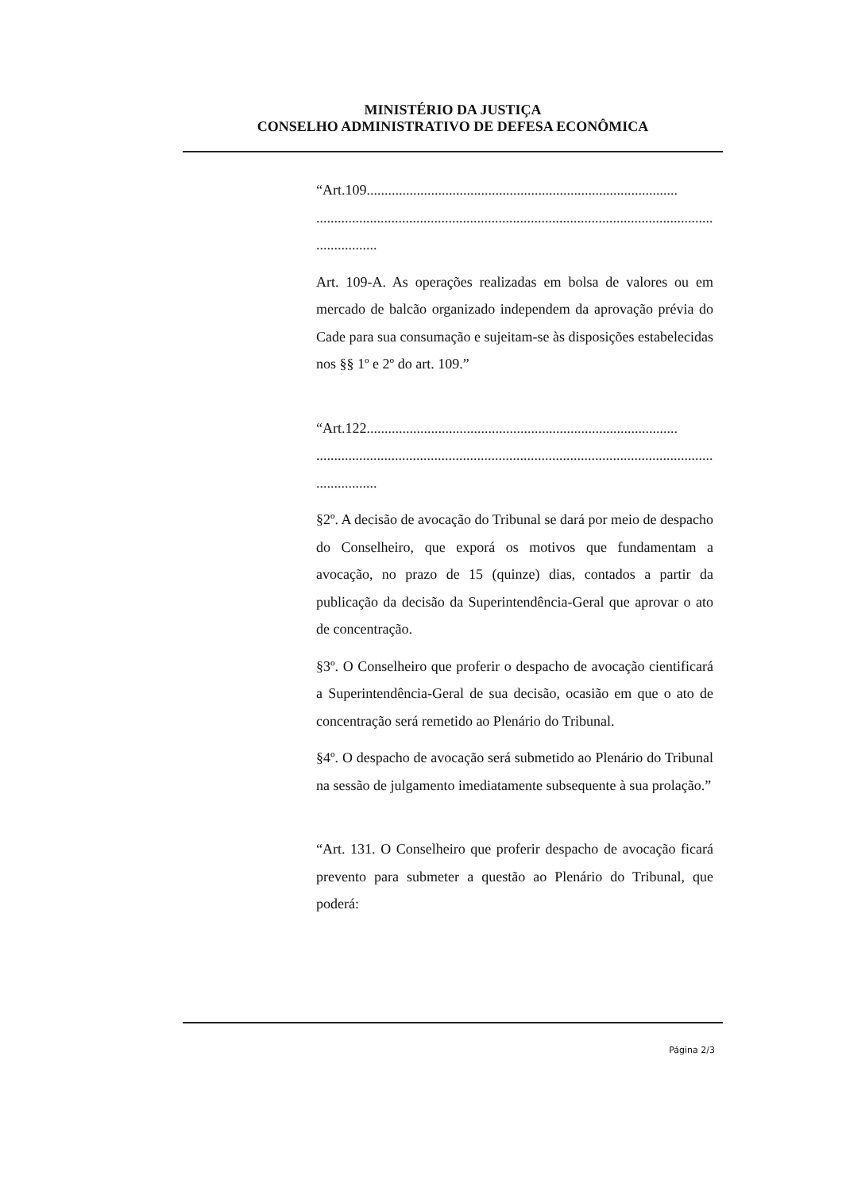MINISTÉRIO DA JUSTIÇA
CONSELHO ADMINISTRATIVO DE DEFESA ECONÔMICA
“Art.109.......................................................................................
...............................................................................................................
.................
Art. 109-A. As operações realizadas em bolsa de valores ou em mercado de balcão organizado independem da aprovação prévia do Cade para sua consumação e sujeitam-se às disposições estabelecidas nos §§ 1º e 2º do art. 109.”
“Art.122.......................................................................................
...............................................................................................................
.................
§2º. A decisão de avocação do Tribunal se dará por meio de despacho do Conselheiro, que exporá os motivos que fundamentam a avocação, no prazo de 15 (quinze) dias, contados a partir da publicação da decisão da Superintendência-Geral que aprovar o ato de concentração.
§3º. O Conselheiro que proferir o despacho de avocação cientificará a Superintendência-Geral de sua decisão, ocasião em que o ato de concentração será remetido ao Plenário do Tribunal.
§4º. O despacho de avocação será submetido ao Plenário do Tribunal na sessão de julgamento imediatamente subsequente à sua prolação.”
“Art. 131. O Conselheiro que proferir despacho de avocação ficará prevento para submeter a questão ao Plenário do Tribunal, que poderá:
Página 2/3